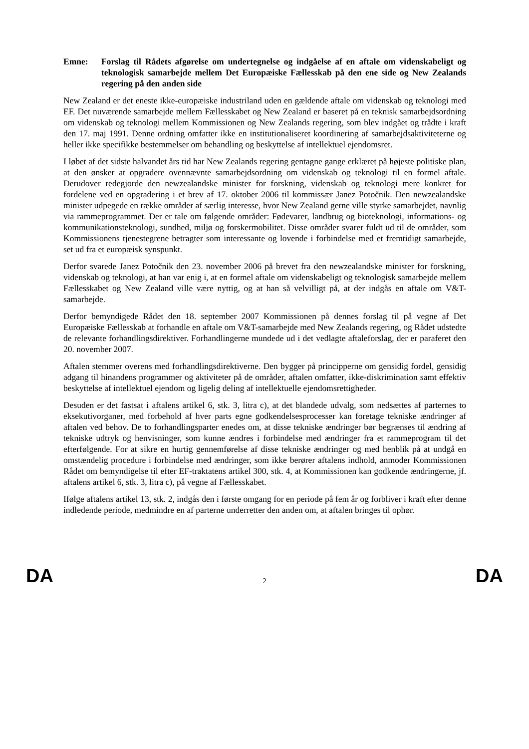Emne: Forslag til Rådets afgørelse om undertegnelse og indgåelse af en aftale om videnskabeligt og teknologisk samarbejde mellem Det Europæiske Fællesskab på den ene side og New Zealands regering på den anden side
New Zealand er det eneste ikke-europæiske industriland uden en gældende aftale om videnskab og teknologi med EF. Det nuværende samarbejde mellem Fællesskabet og New Zealand er baseret på en teknisk samarbejdsordning om videnskab og teknologi mellem Kommissionen og New Zealands regering, som blev indgået og trådte i kraft den 17. maj 1991. Denne ordning omfatter ikke en institutionaliseret koordinering af samarbejdsaktiviteterne og heller ikke specifikke bestemmelser om behandling og beskyttelse af intellektuel ejendomsret.
I løbet af det sidste halvandet års tid har New Zealands regering gentagne gange erklæret på højeste politiske plan, at den ønsker at opgradere ovennævnte samarbejdsordning om videnskab og teknologi til en formel aftale. Derudover redegjorde den newzealandske minister for forskning, videnskab og teknologi mere konkret for fordelene ved en opgradering i et brev af 17. oktober 2006 til kommissær Janez Potočnik. Den newzealandske minister udpegede en række områder af særlig interesse, hvor New Zealand gerne ville styrke samarbejdet, navnlig via rammeprogrammet. Der er tale om følgende områder: Fødevarer, landbrug og bioteknologi, informations- og kommunikationsteknologi, sundhed, miljø og forskermobilitet. Disse områder svarer fuldt ud til de områder, som Kommissionens tjenestegrene betragter som interessante og lovende i forbindelse med et fremtidigt samarbejde, set ud fra et europæisk synspunkt.
Derfor svarede Janez Potočnik den 23. november 2006 på brevet fra den newzealandske minister for forskning, videnskab og teknologi, at han var enig i, at en formel aftale om videnskabeligt og teknologisk samarbejde mellem Fællesskabet og New Zealand ville være nyttig, og at han så velvilligt på, at der indgås en aftale om V&T-samarbejde.
Derfor bemyndigede Rådet den 18. september 2007 Kommissionen på dennes forslag til på vegne af Det Europæiske Fællesskab at forhandle en aftale om V&T-samarbejde med New Zealands regering, og Rådet udstedte de relevante forhandlingsdirektiver. Forhandlingerne mundede ud i det vedlagte aftaleforslag, der er paraferet den 20. november 2007.
Aftalen stemmer overens med forhandlingsdirektiverne. Den bygger på principperne om gensidig fordel, gensidig adgang til hinandens programmer og aktiviteter på de områder, aftalen omfatter, ikke-diskrimination samt effektiv beskyttelse af intellektuel ejendom og ligelig deling af intellektuelle ejendomsrettigheder.
Desuden er det fastsat i aftalens artikel 6, stk. 3, litra c), at det blandede udvalg, som nedsættes af parternes to eksekutivorganer, med forbehold af hver parts egne godkendelsesprocesser kan foretage tekniske ændringer af aftalen ved behov. De to forhandlingsparter enedes om, at disse tekniske ændringer bør begrænses til ændring af tekniske udtryk og henvisninger, som kunne ændres i forbindelse med ændringer fra et rammeprogram til det efterfølgende. For at sikre en hurtig gennemførelse af disse tekniske ændringer og med henblik på at undgå en omstændelig procedure i forbindelse med ændringer, som ikke berører aftalens indhold, anmoder Kommissionen Rådet om bemyndigelse til efter EF-traktatens artikel 300, stk. 4, at Kommissionen kan godkende ændringerne, jf. aftalens artikel 6, stk. 3, litra c), på vegne af Fællesskabet.
Ifølge aftalens artikel 13, stk. 2, indgås den i første omgang for en periode på fem år og forbliver i kraft efter denne indledende periode, medmindre en af parterne underretter den anden om, at aftalen bringes til ophør.
DA 2 DA